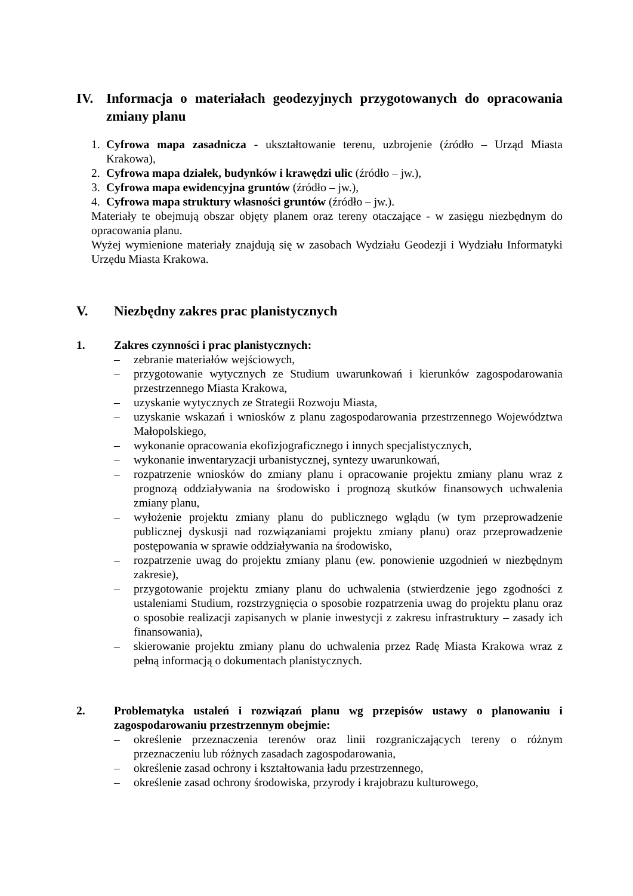IV. Informacja o materiałach geodezyjnych przygotowanych do opracowania zmiany planu
1. Cyfrowa mapa zasadnicza - ukształtowanie terenu, uzbrojenie (źródło – Urząd Miasta Krakowa),
2. Cyfrowa mapa działek, budynków i krawędzi ulic (źródło – jw.),
3. Cyfrowa mapa ewidencyjna gruntów (źródło – jw.),
4. Cyfrowa mapa struktury własności gruntów (źródło – jw.).
Materiały te obejmują obszar objęty planem oraz tereny otaczające - w zasięgu niezbędnym do opracowania planu.
Wyżej wymienione materiały znajdują się w zasobach Wydziału Geodezji i Wydziału Informatyki Urzędu Miasta Krakowa.
V. Niezbędny zakres prac planistycznych
1. Zakres czynności i prac planistycznych:
– zebranie materiałów wejściowych,
– przygotowanie wytycznych ze Studium uwarunkowań i kierunków zagospodarowania przestrzennego Miasta Krakowa,
– uzyskanie wytycznych ze Strategii Rozwoju Miasta,
– uzyskanie wskazań i wniosków z planu zagospodarowania przestrzennego Województwa Małopolskiego,
– wykonanie opracowania ekofizjograficznego i innych specjalistycznych,
– wykonanie inwentaryzacji urbanistycznej, syntezy uwarunkowań,
– rozpatrzenie wniosków do zmiany planu i opracowanie projektu zmiany planu wraz z prognozą oddziaływania na środowisko i prognozą skutków finansowych uchwalenia zmiany planu,
– wyłożenie projektu zmiany planu do publicznego wglądu (w tym przeprowadzenie publicznej dyskusji nad rozwiązaniami projektu zmiany planu) oraz przeprowadzenie postępowania w sprawie oddziaływania na środowisko,
– rozpatrzenie uwag do projektu zmiany planu (ew. ponowienie uzgodnień w niezbędnym zakresie),
– przygotowanie projektu zmiany planu do uchwalenia (stwierdzenie jego zgodności z ustaleniami Studium, rozstrzygnięcia o sposobie rozpatrzenia uwag do projektu planu oraz o sposobie realizacji zapisanych w planie inwestycji z zakresu infrastruktury – zasady ich finansowania),
– skierowanie projektu zmiany planu do uchwalenia przez Radę Miasta Krakowa wraz z pełną informacją o dokumentach planistycznych.
2. Problematyka ustaleń i rozwiązań planu wg przepisów ustawy o planowaniu i zagospodarowaniu przestrzennym obejmie:
– określenie przeznaczenia terenów oraz linii rozgraniczających tereny o różnym przeznaczeniu lub różnych zasadach zagospodarowania,
– określenie zasad ochrony i kształtowania ładu przestrzennego,
– określenie zasad ochrony środowiska, przyrody i krajobrazu kulturowego,